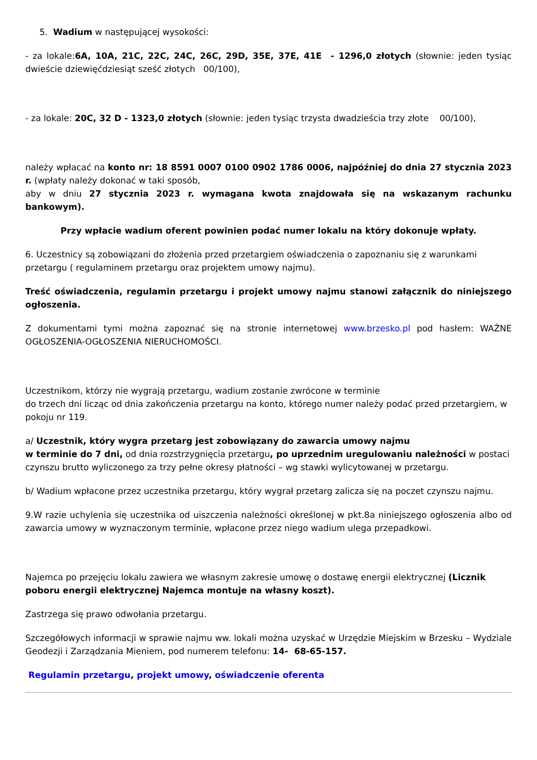5. Wadium w następującej wysokości:
- za lokale:6A, 10A, 21C, 22C, 24C, 26C, 29D, 35E, 37E, 41E - 1296,0 złotych (słownie: jeden tysiąc dwieście dziewięćdziesiąt sześć złotych 00/100),
- za lokale: 20C, 32 D - 1323,0 złotych (słownie: jeden tysiąc trzysta dwadzieścia trzy złote 00/100),
należy wpłacać na konto nr: 18 8591 0007 0100 0902 1786 0006, najpóźniej do dnia 27 stycznia 2023 r. (wpłaty należy dokonać w taki sposób,
aby w dniu 27 stycznia 2023 r. wymagana kwota znajdowała się na wskazanym rachunku bankowym).
Przy wpłacie wadium oferent powinien podać numer lokalu na który dokonuje wpłaty.
6. Uczestnicy są zobowiązani do złożenia przed przetargiem oświadczenia o zapoznaniu się z warunkami przetargu ( regulaminem przetargu oraz projektem umowy najmu).
Treść oświadczenia, regulamin przetargu i projekt umowy najmu stanowi załącznik do niniejszego ogłoszenia.
Z dokumentami tymi można zapoznać się na stronie internetowej www.brzesko.pl pod hasłem: WAŻNE OGŁOSZENIA-OGŁOSZENIA NIERUCHOMOŚCI.
Uczestnikom, którzy nie wygrają przetargu, wadium zostanie zwrócone w terminie
do trzech dni licząc od dnia zakończenia przetargu na konto, którego numer należy podać przed przetargiem, w pokoju nr 119.
a/ Uczestnik, który wygra przetarg jest zobowiązany do zawarcia umowy najmu
w terminie do 7 dni, od dnia rozstrzygnięcia przetargu, po uprzednim uregulowaniu należności w postaci czynszu brutto wyliczonego za trzy pełne okresy płatności – wg stawki wylicytowanej w przetargu.
b/ Wadium wpłacone przez uczestnika przetargu, który wygrał przetarg zalicza się na poczet czynszu najmu.
9.W razie uchylenia się uczestnika od uiszczenia należności określonej w pkt.8a niniejszego ogłoszenia albo od zawarcia umowy w wyznaczonym terminie, wpłacone przez niego wadium ulega przepadkowi.
Najemca po przejęciu lokalu zawiera we własnym zakresie umowę o dostawę energii elektrycznej (Licznik poboru energii elektrycznej Najemca montuje na własny koszt).
Zastrzega się prawo odwołania przetargu.
Szczegółowych informacji w sprawie najmu ww. lokali można uzyskać w Urzędzie Miejskim w Brzesku – Wydziale Geodezji i Zarządzania Mieniem, pod numerem telefonu: 14- 68-65-157.
Regulamin przetargu, projekt umowy, oświadczenie oferenta